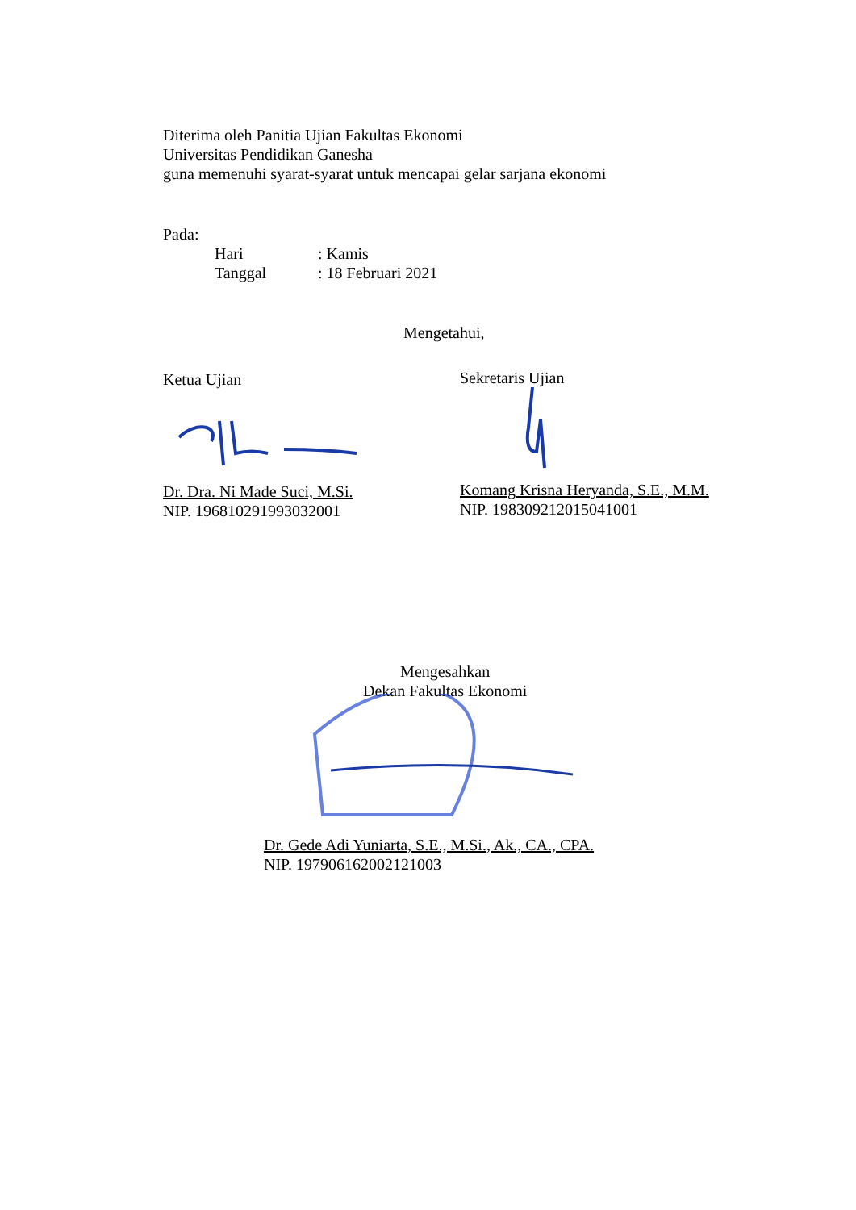Diterima oleh Panitia Ujian Fakultas Ekonomi
Universitas Pendidikan Ganesha
guna memenuhi syarat-syarat untuk mencapai gelar sarjana ekonomi
Pada:
Hari: Kamis
Tanggal: 18 Februari 2021
Mengetahui,
Ketua Ujian
Dr. Dra. Ni Made Suci, M.Si.
NIP. 196810291993032001
Sekretaris Ujian
Komang Krisna Heryanda, S.E., M.M.
NIP. 198309212015041001
Mengesahkan
Dekan Fakultas Ekonomi
Dr. Gede Adi Yuniarta, S.E., M.Si., Ak., CA., CPA.
NIP. 197906162002121003